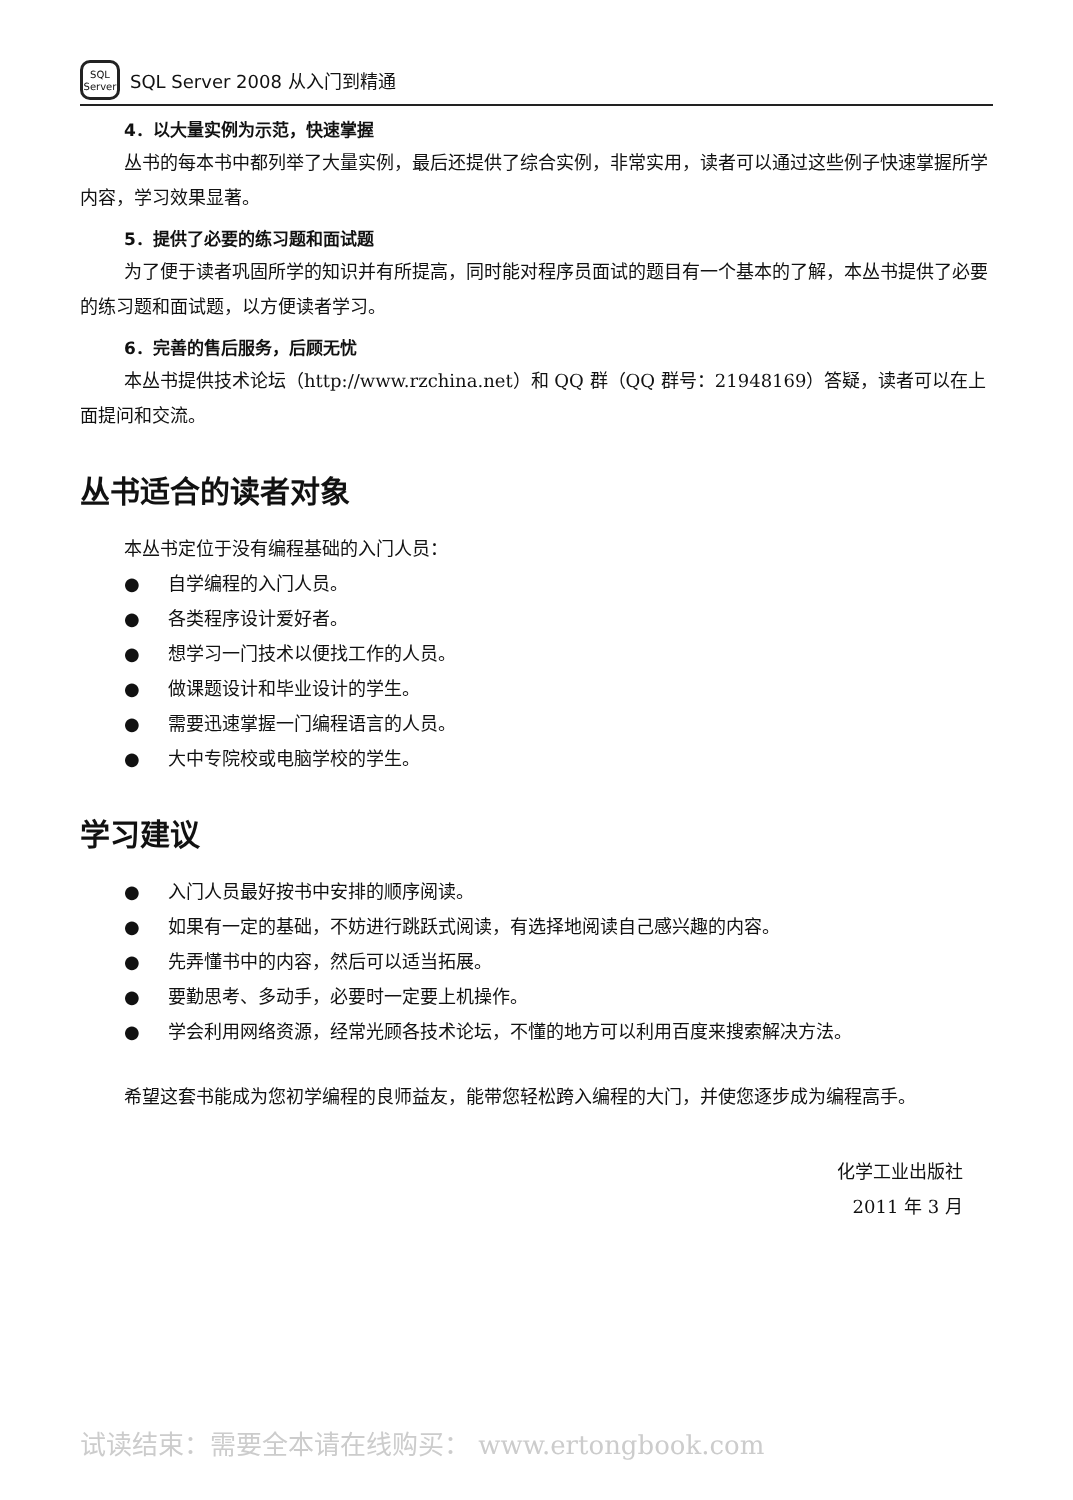SQL
Server
SQL Server 2008 从入门到精通
4．以大量实例为示范，快速掌握
丛书的每本书中都列举了大量实例，最后还提供了综合实例，非常实用，读者可以通过这些例子快速掌握所学内容，学习效果显著。
5．提供了必要的练习题和面试题
为了便于读者巩固所学的知识并有所提高，同时能对程序员面试的题目有一个基本的了解，本丛书提供了必要的练习题和面试题，以方便读者学习。
6．完善的售后服务，后顾无忧
本丛书提供技术论坛（http://www.rzchina.net）和 QQ 群（QQ 群号：21948169）答疑，读者可以在上面提问和交流。
丛书适合的读者对象
本丛书定位于没有编程基础的入门人员：
● 自学编程的入门人员。
● 各类程序设计爱好者。
● 想学习一门技术以便找工作的人员。
● 做课题设计和毕业设计的学生。
● 需要迅速掌握一门编程语言的人员。
● 大中专院校或电脑学校的学生。
学习建议
● 入门人员最好按书中安排的顺序阅读。
● 如果有一定的基础，不妨进行跳跃式阅读，有选择地阅读自己感兴趣的内容。
● 先弄懂书中的内容，然后可以适当拓展。
● 要勤思考、多动手，必要时一定要上机操作。
● 学会利用网络资源，经常光顾各技术论坛，不懂的地方可以利用百度来搜索解决方法。
希望这套书能成为您初学编程的良师益友，能带您轻松跨入编程的大门，并使您逐步成为编程高手。
化学工业出版社
2011 年 3 月
试读结束：需要全本请在线购买： www.ertongbook.com